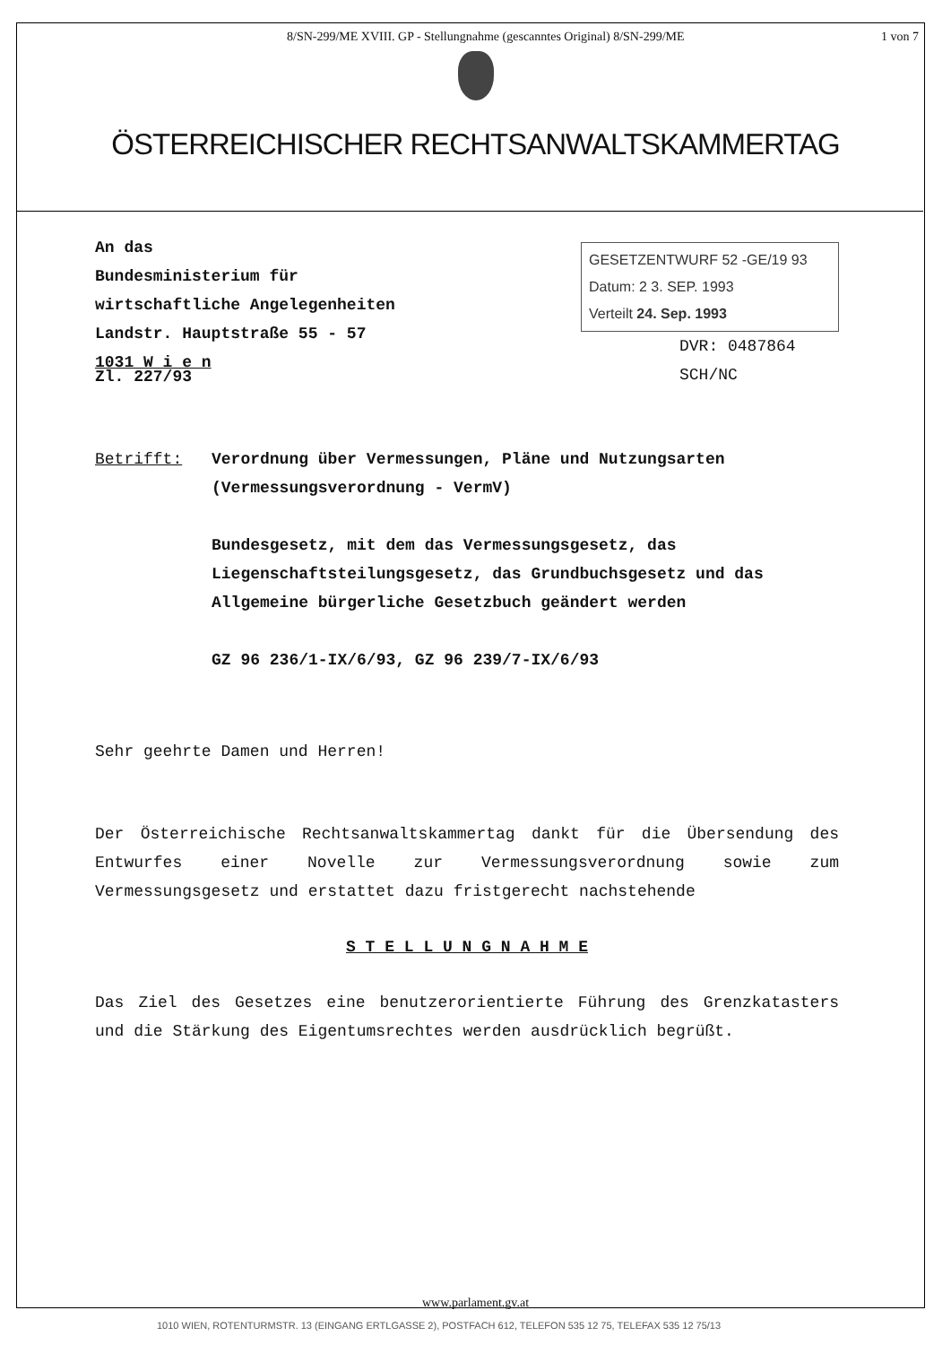8/SN-299/ME XVIII. GP - Stellungnahme (gescanntes Original) 8/SN-299/ME 1 von 7
ÖSTERREICHISCHER RECHTSANWALTSKAMMERTAG
An das
Bundesministerium für
wirtschaftliche Angelegenheiten
Landstr. Hauptstraße 55 - 57
1031 W i e n
GESETZENTWURF 52 -GE/19 93
Datum: 2 3. SEP. 1993
Verteilt 24. Sep. 1993
DVR: 0487864
SCH/NC
Zl. 227/93
Betrifft: Verordnung über Vermessungen, Pläne und Nutzungsarten (Vermessungsverordnung - VermV)
Bundesgesetz, mit dem das Vermessungsgesetz, das Liegenschaftsteilungsgesetz, das Grundbuchsgesetz und das Allgemeine bürgerliche Gesetzbuch geändert werden
GZ 96 236/1-IX/6/93, GZ 96 239/7-IX/6/93
Sehr geehrte Damen und Herren!
Der Österreichische Rechtsanwaltskammertag dankt für die Übersendung des Entwurfes einer Novelle zur Vermessungsverordnung sowie zum Vermessungsgesetz und erstattet dazu fristgerecht nachstehende
S T E L L U N G N A H M E
Das Ziel des Gesetzes eine benutzerorientierte Führung des Grenzkatasters und die Stärkung des Eigentumsrechtes werden ausdrücklich begrüßt.
www.parlament.gv.at
1010 WIEN, ROTENTURMSTR. 13 (EINGANG ERTLGASSE 2), POSTFACH 612, TELEFON 535 12 75, TELEFAX 535 12 75/13